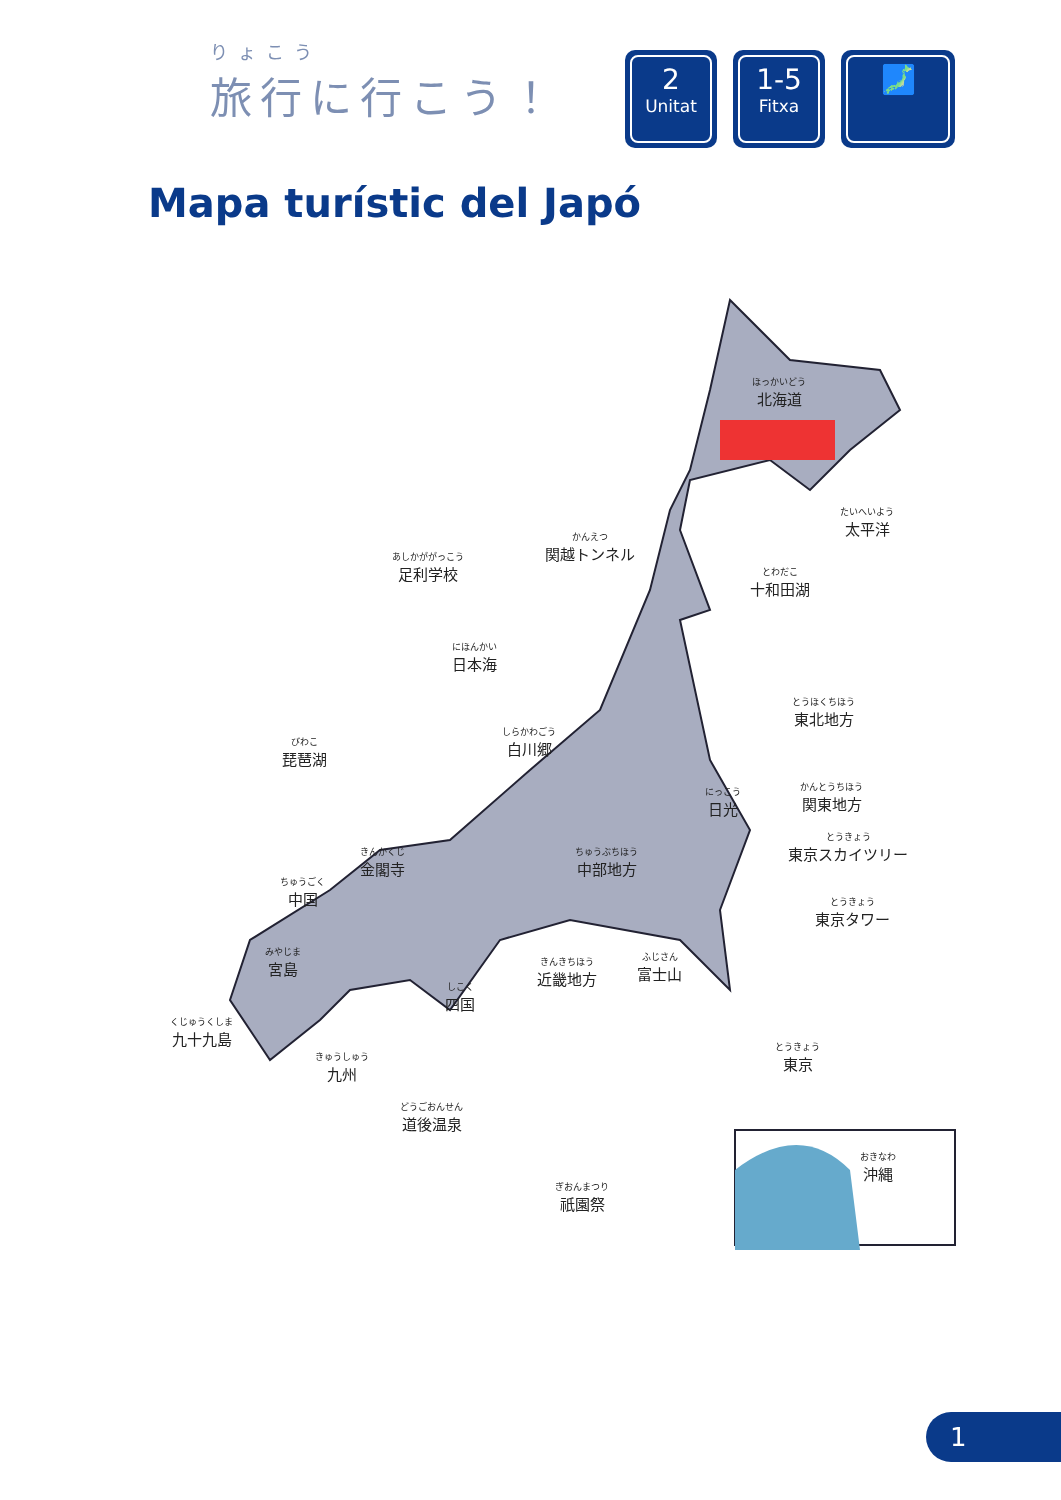りょこう
旅行に行こう！
2
Unitat
1-5
Fitxa
🗾
Mapa turístic del Japó
ほっかいどう
北海道
たいへいよう
太平洋
あしかががっこう
足利学校
かんえつ
関越トンネル
とわだこ
十和田湖
にほんかい
日本海
とうほくちほう
東北地方
びわこ
琵琶湖
しらかわごう
白川郷
かんとうちほう
関東地方
にっこう
日光
とうきょう
東京スカイツリー
きんかくじ
金閣寺
ちゅうぶちほう
中部地方
ちゅうごく
中国
とうきょう
東京タワー
みやじま
宮島
きんきちほう
近畿地方
ふじさん
富士山
しこく
四国
くじゅうくしま
九十九島
きゅうしゅう
九州
とうきょう
東京
どうごおんせん
道後温泉
おきなわ
沖縄
ぎおんまつり
祇園祭
1